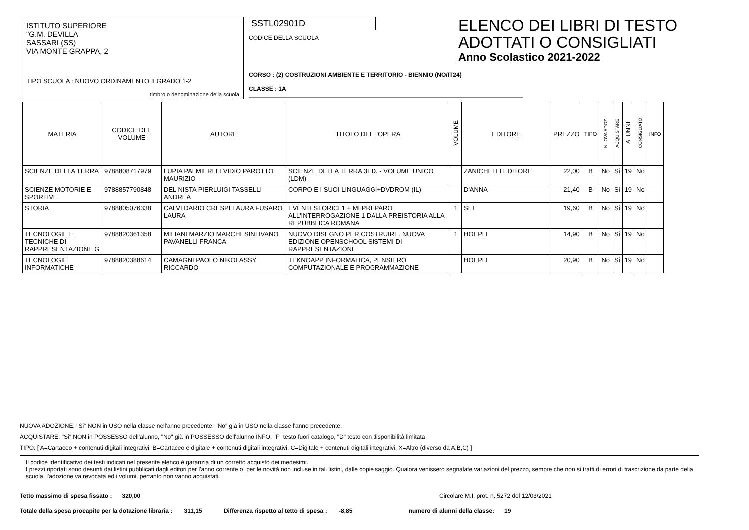ISTITUTO SUPERIORE
"G.M. DEVILLA
SASSARI (SS)
VIA MONTE GRAPPA, 2
TIPO SCUOLA : NUOVO ORDINAMENTO II GRADO 1-2
timbro o denominazione della scuola
SSTL02901D
CODICE DELLA SCUOLA
CORSO : (2) COSTRUZIONI AMBIENTE E TERRITORIO - BIENNIO (NO/IT24)
CLASSE : 1A
ELENCO DEI LIBRI DI TESTO
ADOTTATI O CONSIGLIATI
Anno Scolastico 2021-2022
| MATERIA | CODICE DEL VOLUME | AUTORE | TITOLO DELL'OPERA | VOLUME | EDITORE | PREZZO | TIPO | NUOVA ADOZ. | ACQUISTARE | ALUNNI | CONSIGLIATO | INFO |
| --- | --- | --- | --- | --- | --- | --- | --- | --- | --- | --- | --- | --- |
| SCIENZE DELLA TERRA | 9788808717979 | LUPIA PALMIERI ELVIDIO PAROTTO MAURIZIO | SCIENZE DELLA TERRA 3ED. - VOLUME UNICO (LDM) | | ZANICHELLI EDITORE | 22,00 | B | No | Si | 19 | No | |
| SCIENZE MOTORIE E SPORTIVE | 9788857790848 | DEL NISTA PIERLUIGI TASSELLI ANDREA | CORPO E I SUOI LINGUAGGI+DVDROM (IL) | | D'ANNA | 21,40 | B | No | Si | 19 | No | |
| STORIA | 9788805076338 | CALVI DARIO CRESPI LAURA FUSARO LAURA | EVENTI STORICI 1 + MI PREPARO ALL'INTERROGAZIONE 1 DALLA PREISTORIA ALLA REPUBBLICA ROMANA | 1 | SEI | 19,60 | B | No | Si | 19 | No | |
| TECNOLOGIE E TECNICHE DI RAPPRESENTAZIONE G | 9788820361358 | MILIANI MARZIO MARCHESINI IVANO PAVANELLI FRANCA | NUOVO DISEGNO PER COSTRUIRE. NUOVA EDIZIONE OPENSCHOOL SISTEMI DI RAPPRESENTAZIONE | 1 | HOEPLI | 14,90 | B | No | Si | 19 | No | |
| TECNOLOGIE INFORMATICHE | 9788820388614 | CAMAGNI PAOLO NIKOLASSY RICCARDO | TEKNOAPP INFORMATICA, PENSIERO COMPUTAZIONALE E PROGRAMMAZIONE | | HOEPLI | 20,90 | B | No | Si | 19 | No | |
NUOVA ADOZIONE: "Si" NON in USO nella classe nell'anno precedente, "No" già in USO nella classe l'anno precedente.
ACQUISTARE: "Si" NON in POSSESSO dell'alunno, "No" già in POSSESSO dell'alunno INFO: "F" testo fuori catalogo, "D" testo con disponibilità limitata
TIPO: [ A=Cartaceo + contenuti digitali integrativi, B=Cartaceo e digitale + contenuti digitali integrativi, C=Digitale + contenuti digitali integrativi, X=Altro (diverso da A,B,C) ]
Il codice identificativo dei testi indicati nel presente elenco è garanzia di un corretto acquisto dei medesimi.
I prezzi riportati sono desunti dai listini pubblicati dagli editori per l'anno corrente o, per le novità non incluse in tali listini, dalle copie saggio. Qualora venissero segnalate variazioni del prezzo, sempre che non si tratti di errori di trascrizione da parte della scuola, l'adozione va revocata ed i volumi, pertanto non vanno acquistati.
Tetto massimo di spesa fissato : 320,00 Circolare M.I. prot. n. 5272 del 12/03/2021
Totale della spesa procapite per la dotazione libraria : 311,15 Differenza rispetto al tetto di spesa : -8,85 numero di alunni della classe: 19